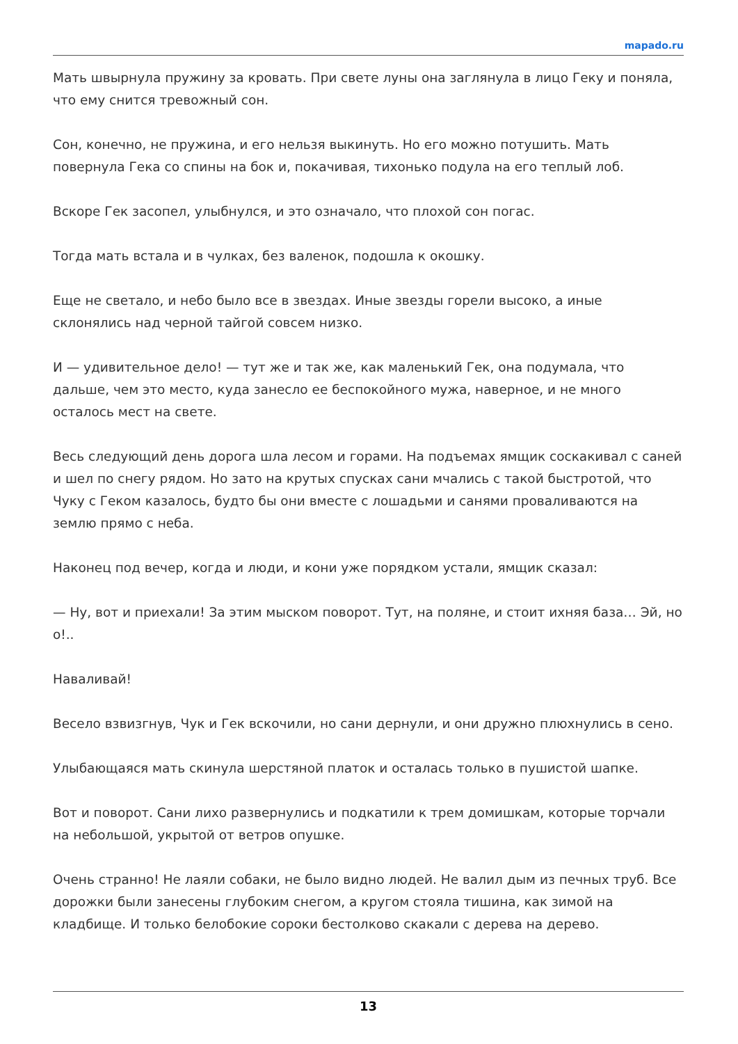mapado.ru
Мать швырнула пружину за кровать. При свете луны она заглянула в лицо Геку и поняла, что ему снится тревожный сон.
Сон, конечно, не пружина, и его нельзя выкинуть. Но его можно потушить. Мать повернула Гека со спины на бок и, покачивая, тихонько подула на его теплый лоб.
Вскоре Гек засопел, улыбнулся, и это означало, что плохой сон погас.
Тогда мать встала и в чулках, без валенок, подошла к окошку.
Еще не светало, и небо было все в звездах. Иные звезды горели высоко, а иные склонялись над черной тайгой совсем низко.
И — удивительное дело! — тут же и так же, как маленький Гек, она подумала, что дальше, чем это место, куда занесло ее беспокойного мужа, наверное, и не много осталось мест на свете.
Весь следующий день дорога шла лесом и горами. На подъемах ямщик соскакивал с саней и шел по снегу рядом. Но зато на крутых спусках сани мчались с такой быстротой, что Чуку с Геком казалось, будто бы они вместе с лошадьми и санями проваливаются на землю прямо с неба.
Наконец под вечер, когда и люди, и кони уже порядком устали, ямщик сказал:
— Ну, вот и приехали! За этим мыском поворот. Тут, на поляне, и стоит ихняя база… Эй, но о!..
Наваливай!
Весело взвизгнув, Чук и Гек вскочили, но сани дернули, и они дружно плюхнулись в сено.
Улыбающаяся мать скинула шерстяной платок и осталась только в пушистой шапке.
Вот и поворот. Сани лихо развернулись и подкатили к трем домишкам, которые торчали на небольшой, укрытой от ветров опушке.
Очень странно! Не лаяли собаки, не было видно людей. Не валил дым из печных труб. Все дорожки были занесены глубоким снегом, а кругом стояла тишина, как зимой на кладбище. И только белобокие сороки бестолково скакали с дерева на дерево.
13